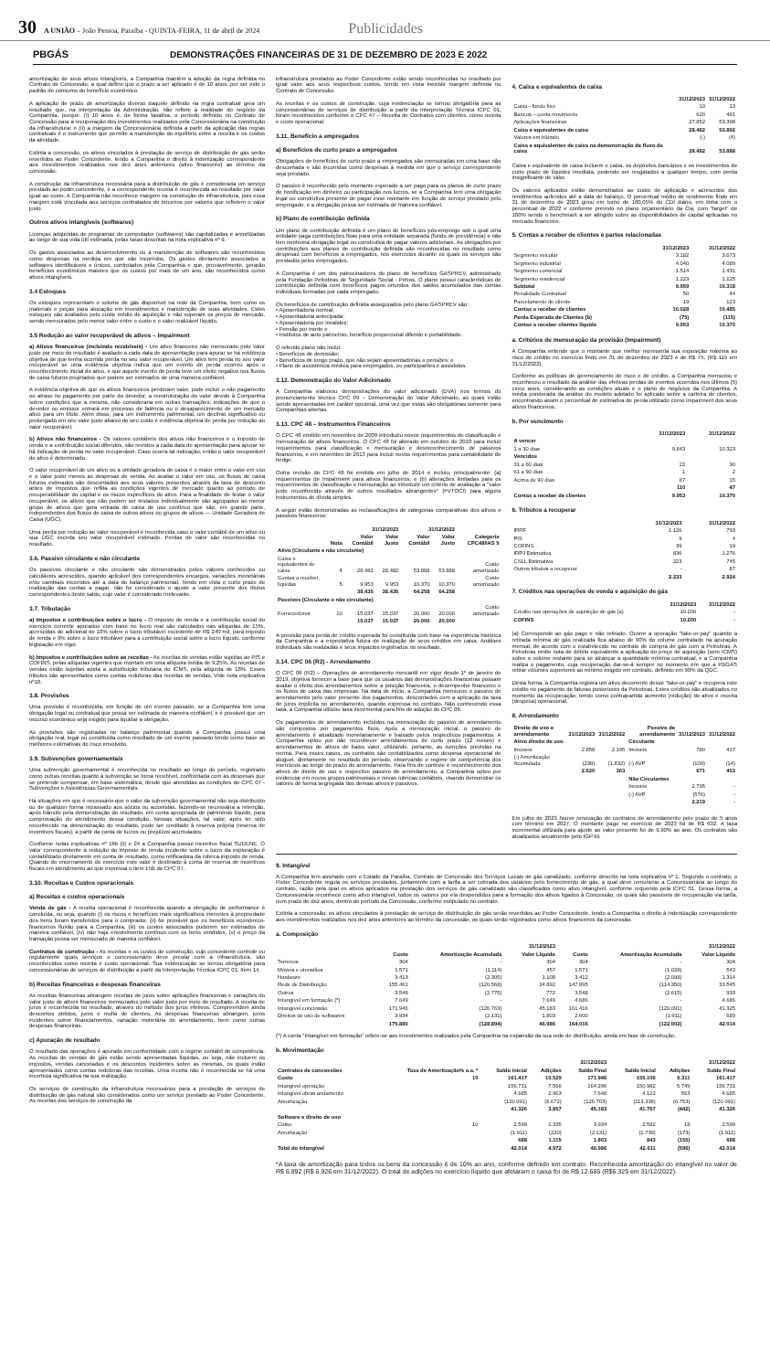30 A UNIÃO – João Pessoa, Paraíba - QUINTA-FEIRA, 11 de abril de 2024 Publicidades
PBGÁS
DEMONSTRAÇÕES FINANCEIRAS DE 31 DE DEZEMBRO DE 2023 E 2022
amortização de seus ativos intangíveis, a Companhia mantém a adoção da regra definida no Contrato de Concessão, a qual define que o prazo a ser aplicado é de 10 anos, por ser este o padrão de consumo do benefício econômico.
A aplicação de prazo de amortização diverso daquele definido na regra contratual gera um resultado que, na interpretação da Administração, não reflete a realidade do negócio da Companhia, porque: (i) 10 anos é, de forma taxativa, o período definido no Contrato de Concessão para a recuperação dos investimentos realizados pela Concessionária na construção da infraestrutura; e (ii) a margem da Concessionária definida a partir da aplicação das regras contratuais é o instrumento que permite a manutenção do equilíbrio entre a receita e os custos da atividade.
Extinta a concessão, os ativos vinculados à prestação de serviço de distribuição de gás serão revertidos ao Poder Concedente, tendo a Companhia o direito à indenização correspondente aos investimentos realizados nos dez anos anteriores (ativo financeiro) ao término da concessão.
A construção da infraestrutura necessária para a distribuição de gás é considerada um serviço prestado ao poder concedente, e a correspondente receita é reconhecida ao resultado por valor igual ao custo. A Companhia não reconhece margem na construção de infraestrutura, pois essa margem está vinculada aos serviços contratados de terceiros por valores que refletem o valor justo.
Outros ativos intangíveis (softwares)
Licenças adquiridas de programas de computador (softwares) são capitalizadas e amortizadas ao longo de sua vida útil estimada, pelas taxas descritas na nota explicativa nº 9.
Os gastos associados ao desenvolvimento ou à manutenção de softwares são reconhecidos como despesas na medida em que são incorridos. Os gastos diretamente associados a softwares identificáveis e únicos, controlados pela Companhia e que, provavelmente, gerarão benefícios econômicos maiores que os custos por mais de um ano, são reconhecidos como ativos intangíveis.
3.4 Estoques
Os estoques representam o volume de gás disponível na rede da Companhia, bem como os materiais e peças para alocação em investimentos e manutenção de suas atividades. Estes estoques são avaliados pelo custo médio de aquisição e não superam os preços de mercado, sendo mensurados pelo menor valor entre o custo e o valor realizável líquido.
3.5 Redução ao valor recuperável de ativos – Impairment
a) Ativos financeiros (incluindo recebíveis) - Um ativo financeiro não mensurado pelo valor justo por meio do resultado é avaliado a cada data de apresentação para apurar se há evidência objetiva de que tenha ocorrido perda no seu valor recuperável. Um ativo tem perda no seu valor recuperável se uma evidência objetiva indica que um evento de perda ocorreu após o reconhecimento inicial do ativo, e que aquele evento de perda teve um efeito negativo nos fluxos de caixa futuros projetados que podem ser estimados de uma maneira confiável.
A evidência objetiva de que os ativos financeiros perderam valor, pode incluir o não pagamento ou atraso no pagamento por parte do devedor, a reestruturação do valor devido à Companhia sobre condições que a mesma, não consideraria em outras transações, indicações de que o devedor ou emissor entrará em processo de falência ou o desaparecimento de um mercado ativo para um título. Além disso, para um instrumento patrimonial, um declínio significativo ou prolongado em seu valor justo abaixo do seu custo é evidência objetiva de perda por redução ao valor recuperável.
b) Ativos não financeiros - Os valores contábeis dos ativos não financeiros e o imposto de renda e a contribuição social diferidos, são revistos a cada data de apresentação para apurar se há indicação de perda no valor recuperável. Caso ocorra tal indicação, então o valor recuperável do ativo é determinado.
O valor recuperável de um ativo ou a unidade geradora de caixa é o maior entre o valor em uso e o valor justo menos as despesas de venda. Ao avaliar o valor em uso, os fluxos de caixa futuros estimados são descontados aos seus valores presentes através da taxa de desconto antes de impostos que reflita as condições vigentes de mercado quanto ao período de recuperabilidade do capital e os riscos específicos do ativo. Para a finalidade de testar o valor recuperável, os ativos que não podem ser testados individualmente são agrupados ao menor grupo de ativos que gera entrada de caixa de uso contínuo que são, em grande parte, independentes dos fluxos de caixa de outros ativos ou grupos de ativos — Unidade Geradora de Caixa (UGC).
Uma perda por redução ao valor recuperável é reconhecida caso o valor contábil de um ativo ou sua UGC exceda seu valor recuperável estimado. Perdas de valor são reconhecidas no resultado.
3.6. Passivo circulante e não circulante
Os passivos circulante e não circulante são demonstrados pelos valores conhecidos ou calculáveis acrescidos, quando aplicável dos correspondentes encargos, variações monetárias e/ou cambiais incorridos até a data do balanço patrimonial. Tendo em vista o curto prazo de realização das contas a pagar, não foi considerado o ajuste a valor presente dos títulos correspondentes deste saldo, cujo valor é considerado irrelevante.
3.7. Tributação
a) Impostos e contribuições sobre o lucro - O imposto de renda e a contribuição social do exercício corrente apurados com base no lucro real são calculados nas alíquotas de 15%, acrescidas do adicional de 10% sobre o lucro tributável excedente de R$ 240 mil, para imposto de renda e 9% sobre o lucro tributável para a contribuição social sobre o lucro líquido, conforme legislação em vigor.
b) Impostos e contribuições sobre as receitas - As receitas de vendas estão sujeitas ao PIS e COFINS, pelas alíquotas vigentes que montam em uma alíquota média de 9,25%. As receitas de vendas estão sujeitas ainda a substituição tributária do ICMS, pela alíquota de 18%. Esses tributos são apresentados como contas redutoras das receitas de vendas. Vide nota explicativa nº18.
3.8. Provisões
Uma provisão é reconhecida, em função de um evento passado, se a Companhia tem uma obrigação legal ou contratual que possa ser estimada de maneira confiável, e é provável que um recurso econômico seja exigido para liquidar a obrigação.
As provisões são registradas no balanço patrimonial quando a Companhia possui uma obrigação real, legal ou constituída como resultado de um evento passado tendo como base as melhores estimativas do risco envolvido.
3.9. Subvenções governamentais
Uma subvenção governamental é reconhecida no resultado ao longo do período, registrado como outras receitas quanto à subvenção se torna recebível, confrontada com as despesas que se pretende compensar, em base sistemática, desde que atendidas as condições do CPC 07 - Subvenções e Assistências Governamentais.
Há situações em que é necessário que o valor da subvenção governamental não seja distribuído ou de qualquer forma repassado aos sócios ou acionistas, fazendo-se necessária a retenção, após trânsito pela demonstração do resultado, em conta apropriada de patrimônio líquido, para comprovação do atendimento dessa condição. Nessas situações, tal valor, após ter sido reconhecido na demonstração do resultado, pode ser creditado à reserva própria (reserva de incentivos fiscais), a partir da conta de lucros ou prejuízos acumulados.
Conforme notas explicativas nº 16b (ii) e 24 a Companhia possui incentivo fiscal SUDENE. O valor correspondente à redução do imposto de renda incidente sobre o lucro da exploração é contabilizado diretamente em conta de resultado, como retificadora da rubrica imposto de renda. Quando do encerramento do exercício este valor é destinado à conta de reserva de incentivos fiscais em atendimento ao que expressa o item 15B do CPC 07.
3.10. Receitas e Custos operacionais
a) Receitas e custos operacionais
Venda de gás - A receita operacional é reconhecida quando a obrigação de performance é concluída, ou seja, quando (i) os riscos e benefícios mais significativos inerentes à propriedade dos bens foram transferidos para o comprador, (ii) for provável que os benefícios econômico-financeiros fluirão para a Companhia, (iii) os custos associados puderem ser estimados de maneira confiável, (iv) não haja envolvimento contínuo com os bens vendidos, (v) o preço da transação possa ser mensurado de maneira confiável.
Contratos de construção - As receitas e os custos de construção, cujo concedente controle ou regulamente quais serviços o concessionário deve prestar com a infraestrutura, são reconhecidos como receita e custo operacional. Sua evidenciação se tornou obrigatória para concessionárias de serviços de distribuição a partir da Interpretação Técnica ICPC 01, Item 14.
b) Receitas financeiras e despesas financeiras
As receitas financeiras abrangem receitas de juros sobre aplicações financeiras e variações do valor justo de ativos financeiros mensurados pelo valor justo por meio do resultado. A receita de juros é reconhecida no resultado, através do método dos juros efetivos. Compreendem ainda descontos obtidos, juros e multa de clientes. As despesas financeiras abrangem, juros incidentes sobre financiamentos, variação monetária de arrendamento, bem como outras despesas financeiras.
c) Apuração de resultado
O resultado das operações é apurado em conformidade com o regime contábil de competência. As receitas de vendas de gás estão sendo apresentadas líquidas, ou seja, não incluem os impostos, vendas canceladas e os descontos incidentes sobre as mesmas, os quais estão apresentados como contas redutoras das receitas. Uma receita não é reconhecida se há uma incerteza significativa na sua realização.
Os serviços de construção da infraestrutura necessários para a prestação de serviços de distribuição de gás natural são considerados como um serviço prestado ao Poder Concedente. As receitas dos serviços de construção da
infraestrutura prestados ao Poder Concedente estão sendo reconhecidas no resultado por igual valor aos seus respectivos custos, tendo em vista inexistir margem definida no Contrato de Concessão.
As receitas e os custos de construção, cuja evidenciação se tornou obrigatória para as concessionárias de serviços de distribuição a partir da Interpretação Técnica ICPC 01, foram reconhecidos conforme o CPC 47 – Receita de Contratos com clientes, como receita e custo operacional.
3.11. Benefício a empregados
a) Benefícios de curto prazo a empregados
Obrigações de benefícios de curto prazo a empregados são mensuradas em uma base não descontada e são incorridas como despesas à medida em que o serviço correspondente seja prestado.
O passivo é reconhecido pelo montante esperado a ser pago para os planos de curto prazo de bonificação em dinheiro ou participação nos lucros, se a Companhia tem uma obrigação legal ou construtiva presente de pagar esse montante em função de serviço prestado pelo empregado, e a obrigação possa ser estimada de maneira confiável.
b) Plano de contribuição definida
Um plano de contribuição definida é um plano de benefícios pós-emprego sob o qual uma entidade paga contribuições fixas para uma entidade separada (fundo de previdência) e não tem nenhuma obrigação legal ou construtiva de pagar valores adicionais. As obrigações por contribuições aos planos de contribuição definida são reconhecidas no resultado como despesas com benefícios a empregados, nos exercícios durante os quais os serviços são prestados pelos empregados.
A Companhia é um dos patrocinadores do plano de benefícios GASPREV, administrado pela Fundação Petrobras de Seguridade Social - Petros. O plano possui características de contribuição definida com benefícios pagos oriundos dos saldos acumulados das contas individuais formadas por cada empregado.
Os benefícios de contribuição definida assegurados pelo plano GASPREV são:
• Aposentadoria normal;
• Aposentadoria antecipada;
• Aposentadoria por invalidez;
• Pensão por morte e
• Institutos de auto patrocínio, benefício proporcional diferido e portabilidade.
O referido plano não inclui:
• Benefícios de demissão;
• Benefícios de longo prazo, que não sejam aposentadorias e pensões; e
• Plano de assistência médica para empregados, ou participantes e assistidos.
3.12. Demonstração do Valor Adicionado
A Companhia elaborou demonstrações do valor adicionado (DVA) nos termos do pronunciamento técnico CPC 09 – Demonstração do Valor Adicionado, as quais estão sendo apresentadas em caráter opcional, uma vez que estas são obrigatórias somente para Companhias abertas.
3.13. CPC 48 – Instrumentos Financeiros
O CPC 48 emitido em novembro de 2009 introduziu novos requerimentos de classificação e mensuração de ativos financeiros. O CPC 48 foi alterado em outubro de 2010 para incluir requerimentos para classificação e mensuração e desreconhecimento de passivos financeiros, e em novembro de 2013 para incluir novos requerimentos para contabilidade de hedge.
Outra revisão do CPC 48 foi emitida em julho de 2014 e incluiu, principalmente: (a) requerimentos de Impairment para ativos financeiros; e (b) alterações limitadas para os requerimentos de classificação e mensuração ao introduzir um critério de avaliação a "valor justo reconhecido através de outros resultados abrangentes" (FVTOCI) para alguns instrumentos de dívida simples.
A seguir estão demonstradas as reclassificações de categorias comparativas dos ativos e passivos financeiros:
| | | 31/12/2023 | | 31/12/2022 | | |
| --- | --- | --- | --- | --- | --- | --- |
| | Nota | Valor Contábil | Valor Justo | Valor Contábil | Valor Justo | Categoria CPC48/IAS 9 |
| Ativo (Circulante e não circulante) | | | | | | |
| Caixa e equivalentes de caixa | 4 | 28.482 | 28.482 | 53.888 | 53.888 | Custo amortizado |
| Contas a receber, líquidas | 5 | 9.953 | 9.953 | 10.370 | 10.370 | Custo amortizado |
| | | 38.435 | 38.435 | 64.258 | 64.258 | |
| Passivos (Circulante e não circulante) | | | | | | |
| Fornecedores | 10 | 15.037 | 15.037 | 20.000 | 20.000 | Custo amortizado |
| | | 15.037 | 15.037 | 20.000 | 20.000 | |
A provisão para perda de crédito esperada foi constituída com base na experiência histórica da Companhia e a expectativa futura de realização de seus créditos em caixa. Análises individuais são realizadas e seus impactos registrados no resultado.
3.14. CPC 06 (R2) - Arrendamento
O CPC 06 (R2) – Operações de arrendamento mercantil em vigor desde 1º de janeiro de 2019, objetiva fornecer a base para que os usuários das demonstrações financeiras possam avaliar o efeito dos arrendamentos sobre a posição financeira, o desempenho financeiro e os fluxos de caixa das empresas. Na data de início, a Companhia mensurou o passivo de arrendamento pelo valor presente dos pagamentos, descontados com a aplicação da taxa de juros implícita no arrendamento, quando expressa no contrato. Não conhecendo essa taxa, a Companhia utilizou taxa incremental para fins de adoção do CPC 06.
Os pagamentos de arrendamento incluídos na mensuração do passivo de arrendamento são compostos por pagamentos fixos. Após a mensuração inicial, o passivo de arrendamento é atualizado monetariamente e baixado pelos respectivos pagamentos. A Companhia optou por não reconhecer arrendamentos de curto prazo (12 meses) e arrendamentos de ativos de baixo valor, utilizando, portanto, as isenções previstas na norma. Para esses casos, os contratos são contabilizados como despesa operacional de aluguel, diretamente no resultado do período, observando o regime de competência dos exercícios ao longo do prazo do arrendamento. Para fins de controle e reconhecimento dos ativos de direito de uso e respectivo passivo de arrendamento, a Companhia optou por evidenciar em novos grupos patrimoniais e novas rubricas contábeis, visando demonstrar os valores de forma segregada dos demais ativos e passivos.
4. Caixa e equivalentes de caixa
| | 31/12/2023 | 31/12/2022 |
| --- | --- | --- |
| Caixa - fundo fixo | 10 | 13 |
| Bancos – conta movimento | 620 | 481 |
| Aplicações financeiras | 27.852 | 53.398 |
| Caixa e equivalentes de caixa | 28.482 | 53.892 |
| Valores em trânsito | (-) | (4) |
| Caixa e equivalentes de caixa na demonstração de fluxo de caixa | 28.482 | 53.888 |
Caixa e equivalente de caixa incluem o caixa, os depósitos bancários e os investimentos de curto prazo de liquidez imediata, podendo ser resgatados a qualquer tempo, com perda insignificante de valor.
Os valores aplicados estão demonstrados ao custo de aplicação e acrescidos dos rendimentos auferidos até a data do balanço. O percentual médio de rendimento findo em 31 de dezembro de 2023 girou em torno de 100,05% do CDI diário, em linha com o percentual de 2022 e conforme previsto no plano orçamentário da Cia, com "target" de 100% sendo o benchmark a ser atingido sobre as disponibilidades de capital aplicadas no mercado financeiro.
5. Contas a receber de clientes e partes relacionadas
| | 31/12/2023 | 31/12/2022 |
| --- | --- | --- |
| Segmento veicular | 3.182 | 3.673 |
| Segmento industrial | 4.040 | 4.089 |
| Segmento comercial | 1.514 | 1.431 |
| Segmento residencial | 1.223 | 1.125 |
| Subtotal | 9.959 | 10.318 |
| Penalidade Contratual | 50 | 44 |
| Parcelamento de cliente | 19 | 123 |
| Contas a receber de clientes | 10.028 | 10.485 |
| Perda Esperada de Clientes (b) | (75) | (115) |
| Contas a receber clientes líquida | 9.953 | 10.370 |
a. Critérios de mensuração da provisão (Impairment)
A Companhia entende que o montante que melhor representa sua exposição máxima ao risco de crédito no exercício findo em 31 de dezembro de 2023 é de R$ 75, (R$ 115 em 31/12/2022).
Conforme as políticas de gerenciamento de risco e de crédito, a Companhia mensurou e reconheceu o resultado da análise das efetivas perdas de eventos ocorridos nos últimos (5) cinco anos, considerando as condições atuais e o plano de negócios da Companhia. A média ponderada da análise do modelo adotado foi aplicado sobre a carteira de clientes, encontrando assim o percentual de estimativa de perda utilizado como Impairment dos seus ativos financeiros.
b. Por vencimento
| | 31/12/2023 | 31/12/2022 |
| --- | --- | --- |
| A vencer | | |
| 1 a 30 dias | 9.843 | 10.323 |
| Vencidos | | |
| 31 a 60 dias | 22 | 30 |
| 61 a 90 dias | 1 | 2 |
| Acima de 90 dias | 87 | 15 |
| | 110 | 47 |
| Contas a receber de clientes | 9.953 | 10.370 |
6. Tributos a recuperar
| | 31/12/2023 | 31/12/2022 |
| --- | --- | --- |
| IRRF | 1.126 | 793 |
| PIS | 9 | 4 |
| COFINS | 39 | 19 |
| IRPJ Estimativa | 836 | 1.276 |
| CSLL Estimativa | 223 | 745 |
| Outros tributos a recuperar | - | 87 |
| | 2.233 | 2.924 |
7. Créditos nas operações de venda e aquisição de gás
| | 31/12/2023 | 31/12/2022 |
| --- | --- | --- |
| Crédito nas operações de aquisição de gás (a) | 10.200 | - |
| COFINS | 10.200 | - |
(a) Corresponde ao gás pago e não retirado. Ocorre a operação "take-or-pay" quando a retirada mínima de gás realizada fica abaixo de 90% do volume contratado na apuração mensal, de acordo com o estabelecido no contrato de compra de gás com a Petrobras. A Petrobras emite nota de débito equivalente a aplicação do preço de aquisição (sem ICMS) sobre o volume restante para se alcançar a quantidade mínima contratual, e a Companhia realiza o pagamento, cuja recuperação dar-se-á sempre no momento em que a PBGÁS retirar volumes superiores ao mínimo exigido em contrato, definido em 90% da QDC.
Desta forma, a Companhia registra um ativo decorrente desse "take-or-pay" e recupera este crédito no pagamento de faturas posteriores da Petrobras. Estes créditos são atualizados no momento da recuperação, tendo como contrapartida aumento (redução) do ativo e receita (despesa) operacional.
8. Arrendamento
| Direito de uso e arrendamento | 31/12/2023 | 31/12/2022 | Passivo de arrendamento | 31/12/2023 | 31/12/2022 |
| --- | --- | --- | --- | --- | --- |
| Ativo direito de uso | | | Circulante | | |
| Imóveis | 2.858 | 2.195 | Imóveis | 780 | 417 |
| (-) Amortização Acumulada | (238) | (1.832) | (-) AVP | (109) | (14) |
| | 2.620 | 363 | | 671 | 403 |
| | | | Não Circulantes | | |
| | | | Imóveis | 2.795 | - |
| | | | (-) AVP | (576) | - |
| | | | | 2.219 | - |
Em julho de 2023 houve renovação de contratos de arrendamento pelo prazo de 5 anos com término em 2027. O montante pago no exercício de 2023 foi de R$ 632. A taxa incremental utilizada para ajuste ao valor presente foi de 9,90% ao ano. Os contratos são atualizados anualmente pelo IGP-M.
9. Intangível
A Companhia tem assinado com o Estado da Paraíba, Contrato de Concessão dos Serviços Locais de gás canalizado, conforme descrito na nota explicativa nº 1. Segundo o contrato, o Poder Concedente regula os serviços prestados, juntamente com a tarifa a ser cobrada dos usuários pelo fornecimento de gás, a qual deve remunerar a Concessionária ao longo do contrato, razão pela qual os ativos aplicados na prestação dos serviços de gás canalizado são classificados como ativo intangível, conforme requerido pela ICPC 01. Dessa forma, a Concessionária reconhece como ativo intangível, todos os valores por ela despendidos para a formação dos ativos ligados à Concessão, os quais são passíveis de recuperação via tarifa, num prazo de dez anos, dentro do período da Concessão, conforme estipulado no contrato.
Extinta a concessão, os ativos vinculados à prestação de serviço de distribuição de gás serão revertidos ao Poder Concedente, tendo a Companhia o direito à indenização correspondente aos investimentos realizados nos dez anos anteriores ao término da concessão, os quais serão registrados como ativos financeiros da concessão.
a. Composição
| | 31/12/2023 | | | 31/12/2022 | | |
| --- | --- | --- | --- | --- | --- | --- |
| | Custo | Amortização Acumulada | Valor Líquido | Custo | Amortização Acumulada | Valor Líquido |
| Terrenos | 304 | - | 304 | 304 | - | 304 |
| Móveis e utensílios | 1.571 | (1.114) | 457 | 1.571 | (1.028) | 543 |
| Hardware | 3.413 | (2.305) | 1.108 | 3.412 | (2.098) | 1.314 |
| Rede de Distribuição | 155.461 | (120.568) | 34.892 | 147.895 | (114.350) | 33.545 |
| Outros | 3.548 | (2.775) | 772 | 3.548 | (2.615) | 933 |
| Intangível em formação (*) | 7.649 | - | 7.649 | 4.686 | - | 4.686 |
| Intangível concessão | 171.946 | (126.763) | 45.183 | 161.416 | (120.091) | 41.325 |
| Direitos de uso de softwares | 3.934 | (2.131) | 1.803 | 2.600 | (1.911) | 689 |
| | 175.880 | (128.894) | 46.986 | 164.016 | (122.002) | 42.014 |
(*) A conta "Intangível em formação" refere-se aos investimentos realizados pela Companhia na expansão da sua rede de distribuição, ainda em fase de construção.
b. Movimentação
| | | 31/12/2023 | | | 31/12/2022 | | |
| --- | --- | --- | --- | --- | --- | --- | --- |
| Contratos de concessões | Taxa de Amortização% a.a. * | Saldo inicial | Adições | Saldo Final | Saldo Inicial | Adições | Saldo Final |
| Custo | 10 | 161.417 | 10.529 | 171.946 | 155.106 | 6.311 | 161.417 |
| Intangível operação | | 156.731 | 7.566 | 164.296 | 150.982 | 5.749 | 156.731 |
| Intangível obras andamento | | 4.685 | 2.963 | 7.648 | 4.122 | 563 | 4.685 |
| Amortização | | (120.091) | (6.672) | (126.763) | (113.338) | (6.753) | (120.091) |
| | | 41.326 | 3.857 | 45.183 | 41.767 | (442) | 41.326 |
| Software e direito de uso | | | | | | | |
| Custo | 10 | 2.599 | 1.335 | 3.934 | 2.582 | 18 | 2.599 |
| Amortização | | (1.911) | (220) | (2.131) | (1.739) | (173) | (1.911) |
| | | 688 | 1.115 | 1.803 | 843 | (155) | 688 |
| Total do intangível | | 42.014 | 4.972 | 46.986 | 42.611 | (596) | 42.014 |
*A taxa de amortização para todos os bens da concessão é de 10% ao ano, conforme definido em contrato. Reconhecida amortização do intangível no valor de R$ 6.892 (R$ 6.926 em 31/12/2022). O total de adições no exercício líquido que afetaram o caixa foi de R$ 12.685 (R$6.329 em 31/12/2022).